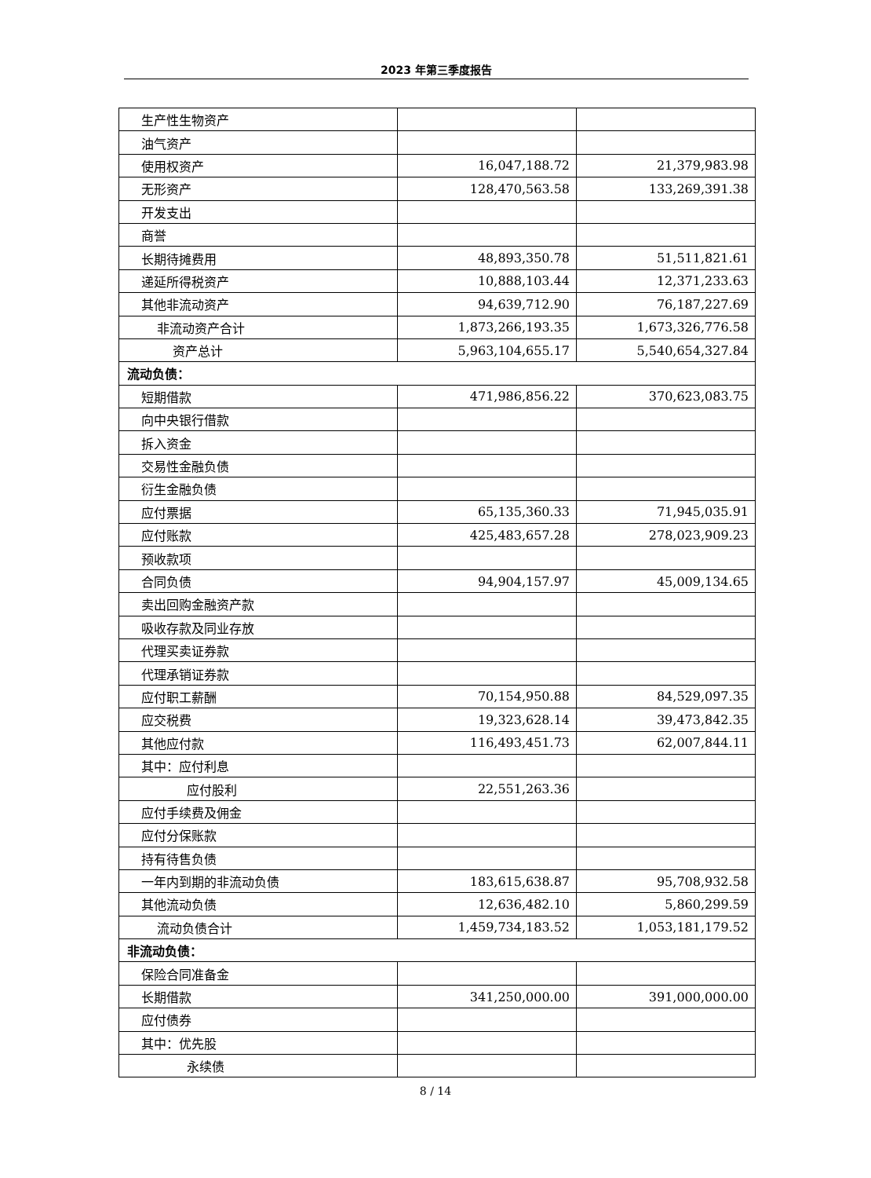2023 年第三季度报告
| 生产性生物资产 | | |
| 油气资产 | | |
| 使用权资产 | 16,047,188.72 | 21,379,983.98 |
| 无形资产 | 128,470,563.58 | 133,269,391.38 |
| 开发支出 | | |
| 商誉 | | |
| 长期待摊费用 | 48,893,350.78 | 51,511,821.61 |
| 递延所得税资产 | 10,888,103.44 | 12,371,233.63 |
| 其他非流动资产 | 94,639,712.90 | 76,187,227.69 |
| 非流动资产合计 | 1,873,266,193.35 | 1,673,326,776.58 |
| 资产总计 | 5,963,104,655.17 | 5,540,654,327.84 |
| 流动负债： | | |
| 短期借款 | 471,986,856.22 | 370,623,083.75 |
| 向中央银行借款 | | |
| 拆入资金 | | |
| 交易性金融负债 | | |
| 衍生金融负债 | | |
| 应付票据 | 65,135,360.33 | 71,945,035.91 |
| 应付账款 | 425,483,657.28 | 278,023,909.23 |
| 预收款项 | | |
| 合同负债 | 94,904,157.97 | 45,009,134.65 |
| 卖出回购金融资产款 | | |
| 吸收存款及同业存放 | | |
| 代理买卖证券款 | | |
| 代理承销证券款 | | |
| 应付职工薪酬 | 70,154,950.88 | 84,529,097.35 |
| 应交税费 | 19,323,628.14 | 39,473,842.35 |
| 其他应付款 | 116,493,451.73 | 62,007,844.11 |
| 其中：应付利息 | | |
| 应付股利 | 22,551,263.36 | |
| 应付手续费及佣金 | | |
| 应付分保账款 | | |
| 持有待售负债 | | |
| 一年内到期的非流动负债 | 183,615,638.87 | 95,708,932.58 |
| 其他流动负债 | 12,636,482.10 | 5,860,299.59 |
| 流动负债合计 | 1,459,734,183.52 | 1,053,181,179.52 |
| 非流动负债： | | |
| 保险合同准备金 | | |
| 长期借款 | 341,250,000.00 | 391,000,000.00 |
| 应付债券 | | |
| 其中：优先股 | | |
| 永续债 | | |
8 / 14